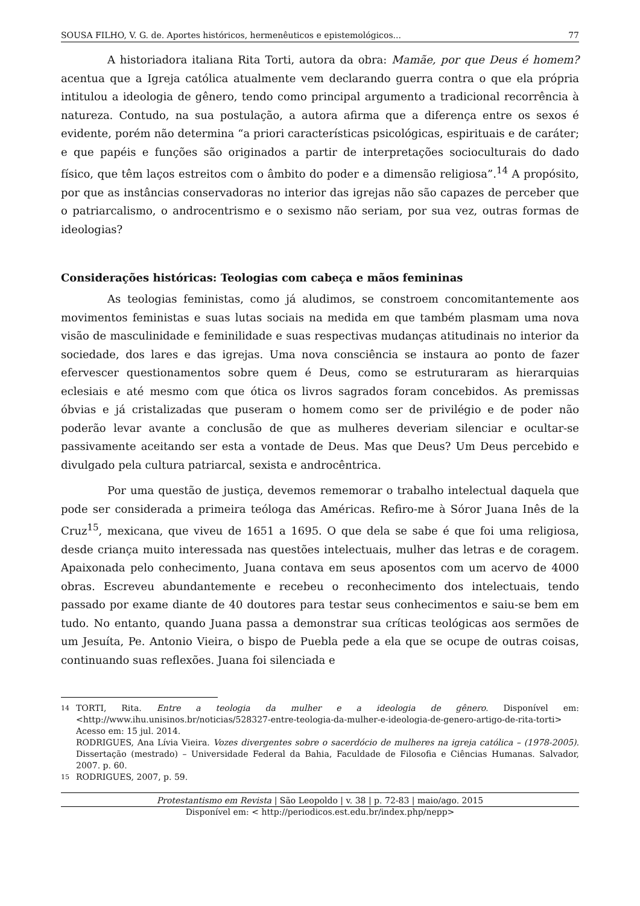SOUSA FILHO, V. G. de. Aportes históricos, hermenêuticos e epistemológicos... 77
A historiadora italiana Rita Torti, autora da obra: Mamãe, por que Deus é homem? acentua que a Igreja católica atualmente vem declarando guerra contra o que ela própria intitulou a ideologia de gênero, tendo como principal argumento a tradicional recorrência à natureza. Contudo, na sua postulação, a autora afirma que a diferença entre os sexos é evidente, porém não determina “a priori características psicológicas, espirituais e de caráter; e que papéis e funções são originados a partir de interpretações socioculturais do dado físico, que têm laços estreitos com o âmbito do poder e a dimensão religiosa”.<sup>14</sup> A propósito, por que as instâncias conservadoras no interior das igrejas não são capazes de perceber que o patriarcalismo, o androcentrismo e o sexismo não seriam, por sua vez, outras formas de ideologias?
Considerações históricas: Teologias com cabeça e mãos femininas
As teologias feministas, como já aludimos, se constroem concomitantemente aos movimentos feministas e suas lutas sociais na medida em que também plasmam uma nova visão de masculinidade e feminilidade e suas respectivas mudanças atitudinais no interior da sociedade, dos lares e das igrejas. Uma nova consciência se instaura ao ponto de fazer efervescer questionamentos sobre quem é Deus, como se estruturaram as hierarquias eclesiais e até mesmo com que ótica os livros sagrados foram concebidos. As premissas óbvias e já cristalizadas que puseram o homem como ser de privilégio e de poder não poderão levar avante a conclusão de que as mulheres deveriam silenciar e ocultar-se passivamente aceitando ser esta a vontade de Deus. Mas que Deus? Um Deus percebido e divulgado pela cultura patriarcal, sexista e androcêntrica.
Por uma questão de justiça, devemos rememorar o trabalho intelectual daquela que pode ser considerada a primeira teóloga das Américas. Refiro-me à Sóror Juana Inês de la Cruz<sup>15</sup>, mexicana, que viveu de 1651 a 1695. O que dela se sabe é que foi uma religiosa, desde criança muito interessada nas questões intelectuais, mulher das letras e de coragem. Apaixonada pelo conhecimento, Juana contava em seus aposentos com um acervo de 4000 obras. Escreveu abundantemente e recebeu o reconhecimento dos intelectuais, tendo passado por exame diante de 40 doutores para testar seus conhecimentos e saiu-se bem em tudo. No entanto, quando Juana passa a demonstrar sua críticas teológicas aos sermões de um Jesuíta, Pe. Antonio Vieira, o bispo de Puebla pede a ela que se ocupe de outras coisas, continuando suas reflexões. Juana foi silenciada e
14 TORTI, Rita. Entre a teologia da mulher e a ideologia de gênero. Disponível em: <http://www.ihu.unisinos.br/noticias/528327-entre-teologia-da-mulher-e-ideologia-de-genero-artigo-de-rita-torti> Acesso em: 15 jul. 2014.
RODRIGUES, Ana Lívia Vieira. Vozes divergentes sobre o sacerdócio de mulheres na igreja católica – (1978-2005). Dissertação (mestrado) – Universidade Federal da Bahia, Faculdade de Filosofia e Ciências Humanas. Salvador, 2007. p. 60.
15 RODRIGUES, 2007, p. 59.
Protestantismo em Revista | São Leopoldo | v. 38 | p. 72-83 | maio/ago. 2015
Disponível em: < http://periodicos.est.edu.br/index.php/nepp>